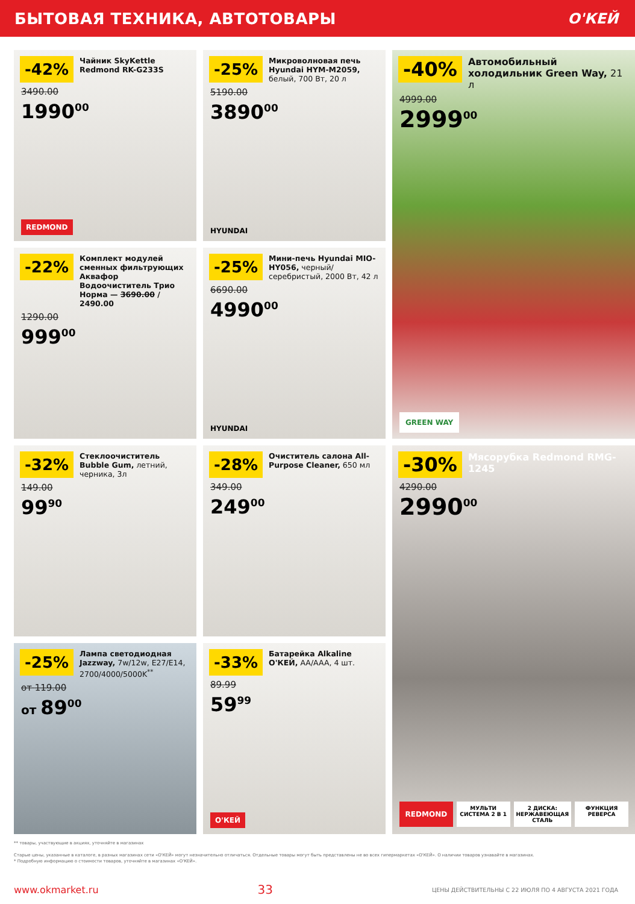БЫТОВАЯ ТЕХНИКА, АВТОТОВАРЫ О'КЕЙ
-42%
Чайник SkyKettle Redmond RK-G233S
3490.00
1990<sup>00</sup>
REDMOND
-25%
Микроволновая печь Hyundai HYM-M2059, белый, 700 Вт, 20 л
5190.00
3890<sup>00</sup>
HYUNDAI
-40%
Автомобильный холодильник Green Way, 21 л
4999.00
2999<sup>00</sup>
GREEN WAY
-22%
Комплект модулей сменных фильтрующих Аквафор Водоочиститель Трио Норма — 3690.00 / 2490.00
1290.00
999<sup>00</sup>
-25%
Мини-печь Hyundai MIO-HY056, черный/ серебристый, 2000 Вт, 42 л
6690.00
4990<sup>00</sup>
HYUNDAI
-32%
Стеклоочиститель Bubble Gum, летний, черника, 3л
149.00
99<sup>90</sup>
-28%
Очиститель салона All-Purpose Cleaner, 650 мл
349.00
249<sup>00</sup>
-30%
Мясорубка Redmond RMG-1245
4290.00
2990<sup>00</sup>
REDMOND
МУЛЬТИ СИСТЕМА 2 В 1 2 ДИСКА: НЕРЖАВЕЮЩАЯ СТАЛЬ ФУНКЦИЯ РЕВЕРСА
-25%
Лампа светодиодная Jazzway, 7w/12w, E27/E14, 2700/4000/5000K<sup>**</sup>
от 119.00
от 89<sup>00</sup>
-33%
Батарейка Alkaline О'КЕЙ, AA/AAA, 4 шт.
89.99
59<sup>99</sup>
О'КЕЙ
** товары, участвующие в акциях, уточняйте в магазинах
Старые цены, указанные в каталоге, в разных магазинах сети «О'КЕЙ» могут незначительно отличаться. Отдельные товары могут быть представлены не во всех гипермаркетах «О'КЕЙ». О наличии товаров узнавайте в магазинах.
* Подробную информацию о стоимости товаров, уточняйте в магазинах «О'КЕЙ».
www.okmarket.ru 33 ЦЕНЫ ДЕЙСТВИТЕЛЬНЫ С 22 ИЮЛЯ ПО 4 АВГУСТА 2021 ГОДА